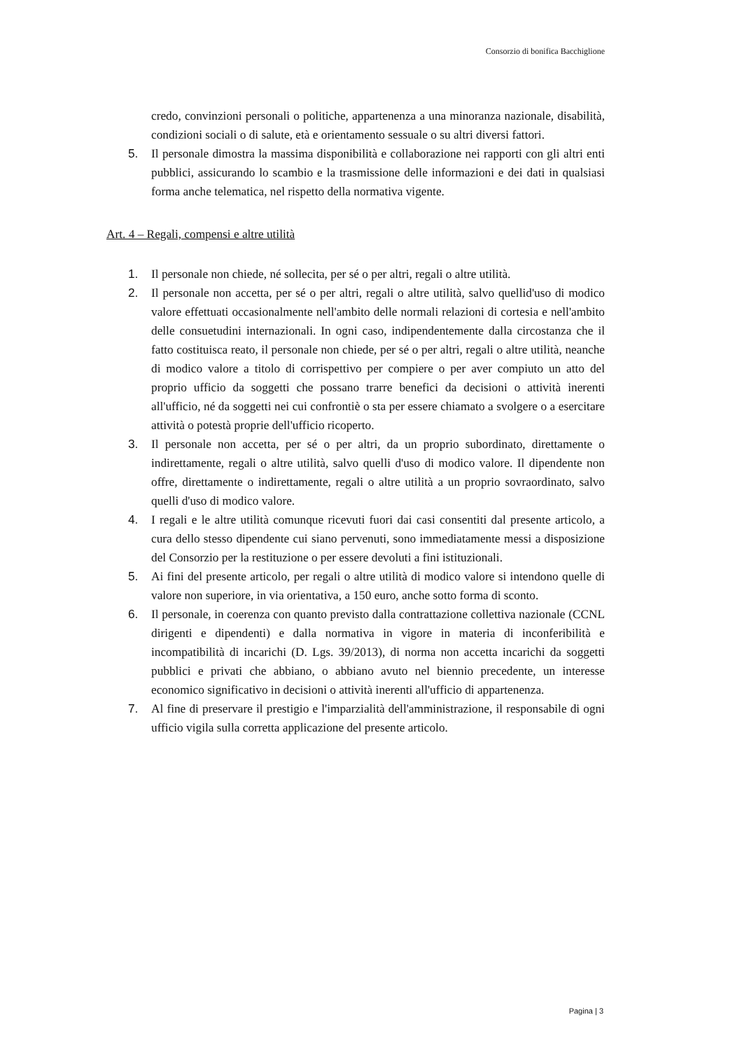Consorzio di bonifica Bacchiglione
credo, convinzioni personali o politiche, appartenenza a una minoranza nazionale, disabilità, condizioni sociali o di salute, età e orientamento sessuale o su altri diversi fattori.
5. Il personale dimostra la massima disponibilità e collaborazione nei rapporti con gli altri enti pubblici, assicurando lo scambio e la trasmissione delle informazioni e dei dati in qualsiasi forma anche telematica, nel rispetto della normativa vigente.
Art. 4 – Regali, compensi e altre utilità
1. Il personale non chiede, né sollecita, per sé o per altri, regali o altre utilità.
2. Il personale non accetta, per sé o per altri, regali o altre utilità, salvo quellid'uso di modico valore effettuati occasionalmente nell'ambito delle normali relazioni di cortesia e nell'ambito delle consuetudini internazionali. In ogni caso, indipendentemente dalla circostanza che il fatto costituisca reato, il personale non chiede, per sé o per altri, regali o altre utilità, neanche di modico valore a titolo di corrispettivo per compiere o per aver compiuto un atto del proprio ufficio da soggetti che possano trarre benefici da decisioni o attività inerenti all'ufficio, né da soggetti nei cui confrontiè o sta per essere chiamato a svolgere o a esercitare attività o potestà proprie dell'ufficio ricoperto.
3. Il personale non accetta, per sé o per altri, da un proprio subordinato, direttamente o indirettamente, regali o altre utilità, salvo quelli d'uso di modico valore. Il dipendente non offre, direttamente o indirettamente, regali o altre utilità a un proprio sovraordinato, salvo quelli d'uso di modico valore.
4. I regali e le altre utilità comunque ricevuti fuori dai casi consentiti dal presente articolo, a cura dello stesso dipendente cui siano pervenuti, sono immediatamente messi a disposizione del Consorzio per la restituzione o per essere devoluti a fini istituzionali.
5. Ai fini del presente articolo, per regali o altre utilità di modico valore si intendono quelle di valore non superiore, in via orientativa, a 150 euro, anche sotto forma di sconto.
6. Il personale, in coerenza con quanto previsto dalla contrattazione collettiva nazionale (CCNL dirigenti e dipendenti) e dalla normativa in vigore in materia di inconferibilità e incompatibilità di incarichi (D. Lgs. 39/2013), di norma non accetta incarichi da soggetti pubblici e privati che abbiano, o abbiano avuto nel biennio precedente, un interesse economico significativo in decisioni o attività inerenti all'ufficio di appartenenza.
7. Al fine di preservare il prestigio e l'imparzialità dell'amministrazione, il responsabile di ogni ufficio vigila sulla corretta applicazione del presente articolo.
Pagina | 3